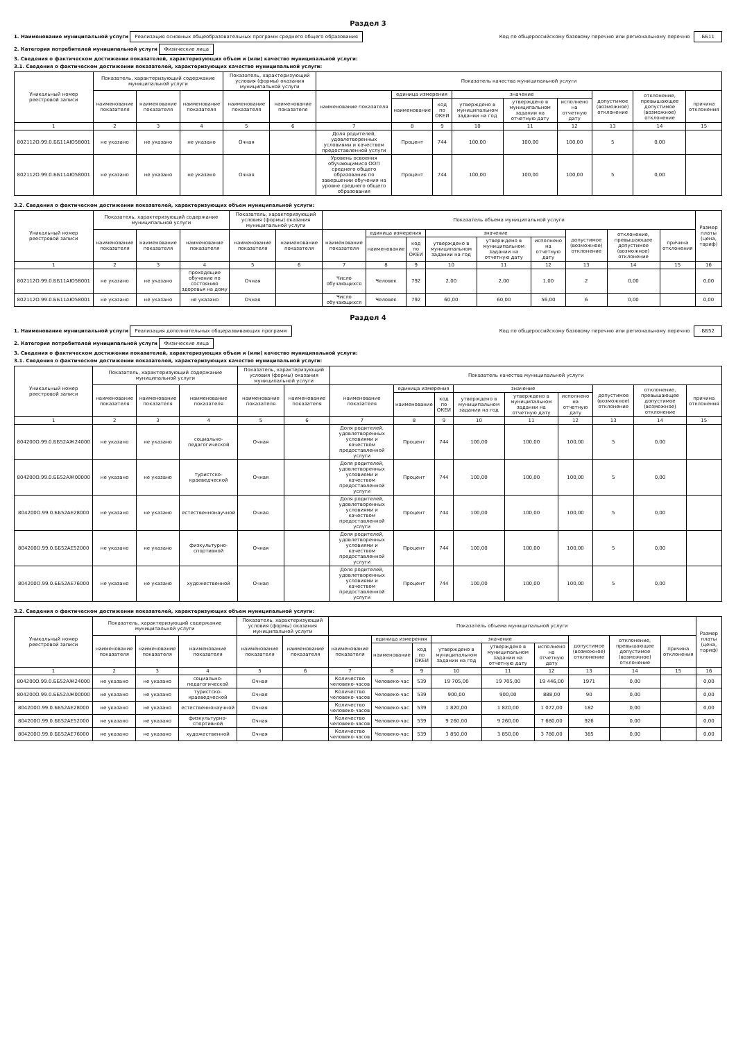Раздел 3
1. Наименование муниципальной услуги Реализация основных общеобразовательных программ среднего общего образования
Код по общероссийскому базовому перечню или региональному перечню ББ11
2. Категория потребителей муниципальной услуги Физические лица
3. Сведения о фактическом достижении показателей, характеризующих объем и (или) качество муниципальной услуги:
3.1. Сведения о фактическом достижении показателей, характеризующих качество муниципальной услуги:
| Уникальный номер реестровой записи | Показатель, характеризующий содержание муниципальной услуги | | | Показатель, характеризующий условия (формы) оказания муниципальной услуги | | Показатель качества муниципальной услуги | | | | | | | | |
| --- | --- | --- | --- | --- | --- | --- | --- | --- | --- | --- | --- | --- | --- | --- |
| | наименование показателя | наименование показателя | наименование показателя | наименование показателя | наименование показателя | наименование показателя | единица измерения | | значение | | | допустимое (возможное) отклонение | отклонение, превышающее допустимое (возможное) отклонение | причина отклонения |
| | | | | | | | наименование | код по ОКЕИ | утверждено в муниципальном задании на год | утверждено в муниципальном задании на отчетную дату | исполнено на отчетную дату | | | |
| 1 | 2 | 3 | 4 | 5 | 6 | 7 | 8 | 9 | 10 | 11 | 12 | 13 | 14 | 15 |
| 802112О.99.0.ББ11АЮ58001 | не указано | не указано | не указано | Очная | | Доля родителей, удовлетворенных условиями и качеством предоставленной услуги | Процент | 744 | 100,00 | 100,00 | 100,00 | 5 | 0,00 | |
| 802112О.99.0.ББ11АЮ58001 | не указано | не указано | не указано | Очная | | Уровень освоения обучающимися ООП среднего общего образования по завершении обучения на уровне среднего общего образования | Процент | 744 | 100,00 | 100,00 | 100,00 | 5 | 0,00 | |
3.2. Сведения о фактическом достижении показателей, характеризующих объем муниципальной услуги:
| Уникальный номер реестровой записи | Показатель, характеризующий содержание муниципальной услуги | | | Показатель, характеризующий условия (формы) оказания муниципальной услуги | | Показатель объема муниципальной услуги | | | | | | | | | Размер платы (цена, тариф) |
| --- | --- | --- | --- | --- | --- | --- | --- | --- | --- | --- | --- | --- | --- | --- | --- |
| | наименование показателя | наименование показателя | наименование показателя | наименование показателя | наименование показателя | наименование показателя | единица измерения | | значение | | | допустимое (возможное) отклонение | отклонение, превышающее допустимое (возможное) отклонение | причина отклонения | |
| | | | | | | | наименование | код по ОКЕИ | утверждено в муниципальном задании на год | утверждено в муниципальном задании на отчетную дату | исполнено на отчетную дату | | | | |
| 1 | 2 | 3 | 4 | 5 | 6 | 7 | 8 | 9 | 10 | 11 | 12 | 13 | 14 | 15 | 16 |
| 802112О.99.0.ББ11АЮ58001 | не указано | не указано | проходящие обучение по состоянию здоровья на дому | Очная | | Число обучающихся | Человек | 792 | 2,00 | 2,00 | 1,00 | 2 | 0,00 | | 0,00 |
| 802112О.99.0.ББ11АЮ58001 | не указано | не указано | не указано | Очная | | Число обучающихся | Человек | 792 | 60,00 | 60,00 | 56,00 | 6 | 0,00 | | 0,00 |
Раздел 4
1. Наименование муниципальной услуги Реализация дополнительных общеразвивающих программ
Код по общероссийскому базовому перечню или региональному перечню ББ52
2. Категория потребителей муниципальной услуги Физические лица
3. Сведения о фактическом достижении показателей, характеризующих объем и (или) качество муниципальной услуги:
3.1. Сведения о фактическом достижении показателей, характеризующих качество муниципальной услуги:
| Уникальный номер реестровой записи | Показатель, характеризующий содержание муниципальной услуги | | | Показатель, характеризующий условия (формы) оказания муниципальной услуги | | Показатель качества муниципальной услуги | | | | | | | | |
| --- | --- | --- | --- | --- | --- | --- | --- | --- | --- | --- | --- | --- | --- | --- |
| | наименование показателя | наименование показателя | наименование показателя | наименование показателя | наименование показателя | наименование показателя | единица измерения | | значение | | | допустимое (возможное) отклонение | отклонение, превышающее допустимое (возможное) отклонение | причина отклонения |
| | | | | | | | наименование | код по ОКЕИ | утверждено в муниципальном задании на год | утверждено в муниципальном задании на отчетную дату | исполнено на отчетную дату | | | |
| 1 | 2 | 3 | 4 | 5 | 6 | 7 | 8 | 9 | 10 | 11 | 12 | 13 | 14 | 15 |
| 804200О.99.0.ББ52АЖ24000 | не указано | не указано | социально-педагогической | Очная | | Доля родителей, удовлетворенных условиями и качеством предоставленной услуги | Процент | 744 | 100,00 | 100,00 | 100,00 | 5 | 0,00 | |
| 804200О.99.0.ББ52АЖ00000 | не указано | не указано | туристско-краеведческой | Очная | | Доля родителей, удовлетворенных условиями и качеством предоставленной услуги | Процент | 744 | 100,00 | 100,00 | 100,00 | 5 | 0,00 | |
| 804200О.99.0.ББ52АЕ28000 | не указано | не указано | естественнонаучной | Очная | | Доля родителей, удовлетворенных условиями и качеством предоставленной услуги | Процент | 744 | 100,00 | 100,00 | 100,00 | 5 | 0,00 | |
| 804200О.99.0.ББ52АЕ52000 | не указано | не указано | физкультурно-спортивной | Очная | | Доля родителей, удовлетворенных условиями и качеством предоставленной услуги | Процент | 744 | 100,00 | 100,00 | 100,00 | 5 | 0,00 | |
| 804200О.99.0.ББ52АЕ76000 | не указано | не указано | художественной | Очная | | Доля родителей, удовлетворенных условиями и качеством предоставленной услуги | Процент | 744 | 100,00 | 100,00 | 100,00 | 5 | 0,00 | |
3.2. Сведения о фактическом достижении показателей, характеризующих объем муниципальной услуги:
| Уникальный номер реестровой записи | Показатель, характеризующий содержание муниципальной услуги | | | Показатель, характеризующий условия (формы) оказания муниципальной услуги | | Показатель объема муниципальной услуги | | | | | | | | | Размер платы (цена, тариф) |
| --- | --- | --- | --- | --- | --- | --- | --- | --- | --- | --- | --- | --- | --- | --- | --- |
| | наименование показателя | наименование показателя | наименование показателя | наименование показателя | наименование показателя | наименование показателя | единица измерения | | значение | | | допустимое (возможное) отклонение | отклонение, превышающее допустимое (возможное) отклонение | причина отклонения | |
| | | | | | | | наименование | код по ОКЕИ | утверждено в муниципальном задании на год | утверждено в муниципальном задании на отчетную дату | исполнено на отчетную дату | | | | |
| 1 | 2 | 3 | 4 | 5 | 6 | 7 | 8 | 9 | 10 | 11 | 12 | 13 | 14 | 15 | 16 |
| 804200О.99.0.ББ52АЖ24000 | не указано | не указано | социально-педагогической | Очная | | Количество человеко-часов | Человеко-час | 539 | 19 705,00 | 19 705,00 | 19 446,00 | 1971 | 0,00 | | 0,00 |
| 804200О.99.0.ББ52АЖ00000 | не указано | не указано | туристско-краеведческой | Очная | | Количество человеко-часов | Человеко-час | 539 | 900,00 | 900,00 | 888,00 | 90 | 0,00 | | 0,00 |
| 804200О.99.0.ББ52АЕ28000 | не указано | не указано | естественнонаучной | Очная | | Количество человеко-часов | Человеко-час | 539 | 1 820,00 | 1 820,00 | 1 072,00 | 182 | 0,00 | | 0,00 |
| 804200О.99.0.ББ52АЕ52000 | не указано | не указано | физкультурно-спортивной | Очная | | Количество человеко-часов | Человеко-час | 539 | 9 260,00 | 9 260,00 | 7 680,00 | 926 | 0,00 | | 0,00 |
| 804200О.99.0.ББ52АЕ76000 | не указано | не указано | художественной | Очная | | Количество человеко-часов | Человеко-час | 539 | 3 850,00 | 3 850,00 | 3 780,00 | 385 | 0,00 | | 0,00 |